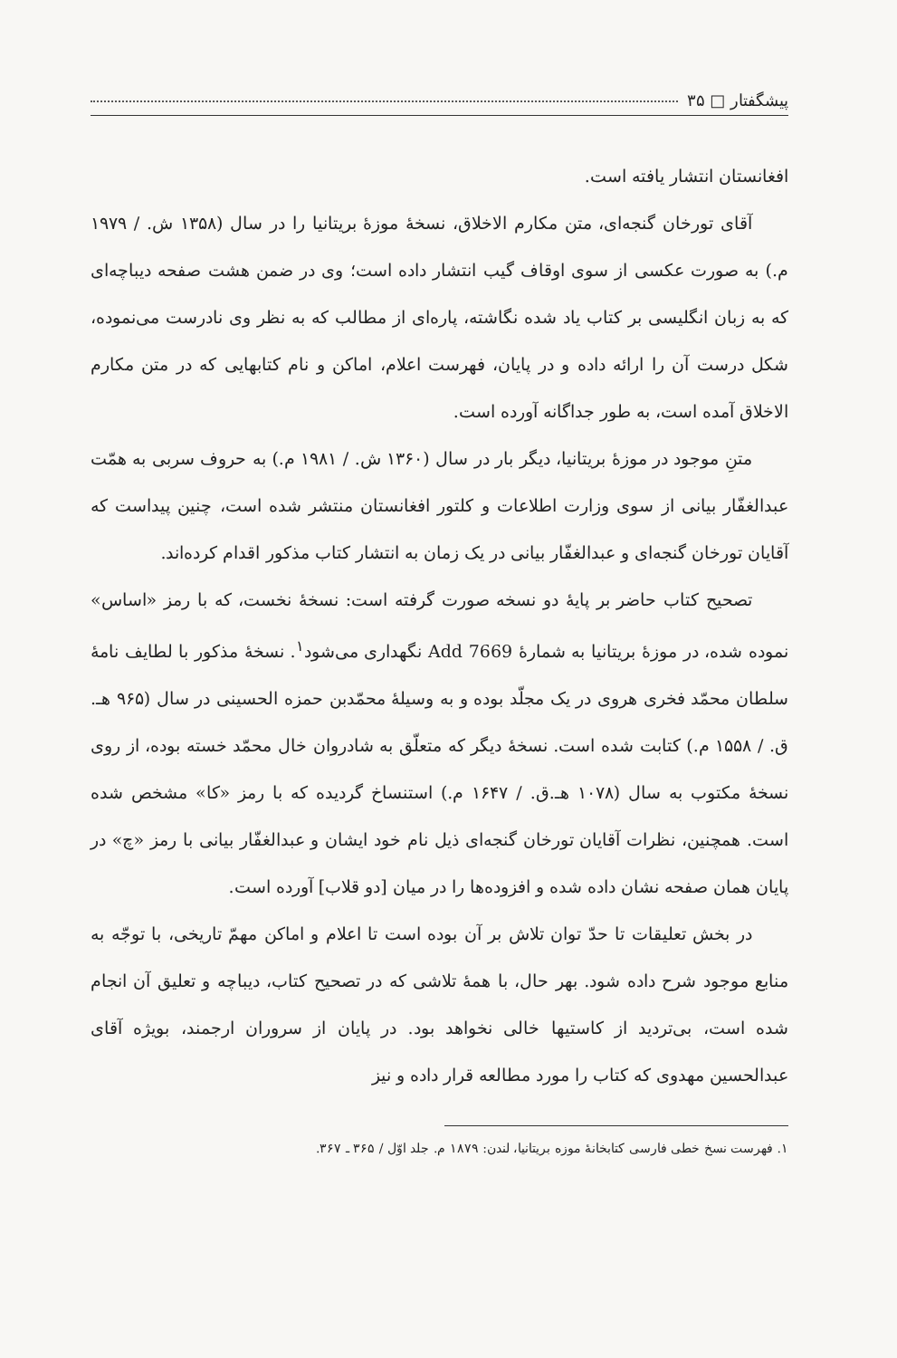پیشگفتار □ ۳۵
افغانستان انتشار یافته است.
آقای تورخان گنجه‌ای، متن مکارم الاخلاق، نسخهٔ موزهٔ بریتانیا را در سال (۱۳۵۸ ش. / ۱۹۷۹ م.) به صورت عکسی از سوی اوقاف گیب انتشار داده است؛ وی در ضمن هشت صفحه دیباچه‌ای که به زبان انگلیسی بر کتاب یاد شده نگاشته، پاره‌ای از مطالب که به نظر وی نادرست می‌نموده، شکل درست آن را ارائه داده و در پایان، فهرست اعلام، اماکن و نام کتابهایی که در متن مکارم الاخلاق آمده است، به طور جداگانه آورده است.
متنِ موجود در موزهٔ بریتانیا، دیگر بار در سال (۱۳۶۰ ش. / ۱۹۸۱ م.) به حروف سربی به همّت عبدالغفّار بیانی از سوی وزارت اطلاعات و کلتور افغانستان منتشر شده است، چنین پیداست که آقایان تورخان گنجه‌ای و عبدالغفّار بیانی در یک زمان به انتشار کتاب مذکور اقدام کرده‌اند.
تصحیح کتاب حاضر بر پایهٔ دو نسخه صورت گرفته است: نسخهٔ نخست، که با رمز «اساس» نموده شده، در موزهٔ بریتانیا به شمارهٔ Add 7669 نگهداری می‌شود<sup>۱</sup>. نسخهٔ مذکور با لطایف نامهٔ سلطان محمّد فخری هروی در یک مجلّد بوده و به وسیلهٔ محمّدبن حمزه الحسینی در سال (۹۶۵ هـ. ق. / ۱۵۵۸ م.) کتابت شده است. نسخهٔ دیگر که متعلّق به شادروان خال محمّد خسته بوده، از روی نسخهٔ مکتوب به سال (۱۰۷۸ هـ.ق. / ۱۶۴۷ م.) استنساخ گردیده که با رمز «کا» مشخص شده است. همچنین، نظرات آقایان تورخان گنجه‌ای ذیل نام خود ایشان و عبدالغفّار بیانی با رمز «چ» در پایان همان صفحه نشان داده شده و افزوده‌ها را در میان [دو قلاب] آورده است.
در بخش تعلیقات تا حدّ توان تلاش بر آن بوده است تا اعلام و اماکن مهمّ تاریخی، با توجّه به منابع موجود شرح داده شود. بهر حال، با همهٔ تلاشی که در تصحیح کتاب، دیباچه و تعلیق آن انجام شده است، بی‌تردید از کاستیها خالی نخواهد بود. در پایان از سروران ارجمند، بویژه آقای عبدالحسین مهدوی که کتاب را مورد مطالعه قرار داده و نیز
۱. فهرست نسخ خطی فارسی کتابخانهٔ موزه بریتانیا، لندن: ۱۸۷۹ م. جلد اوّل / ۳۶۵ ـ ۳۶۷.